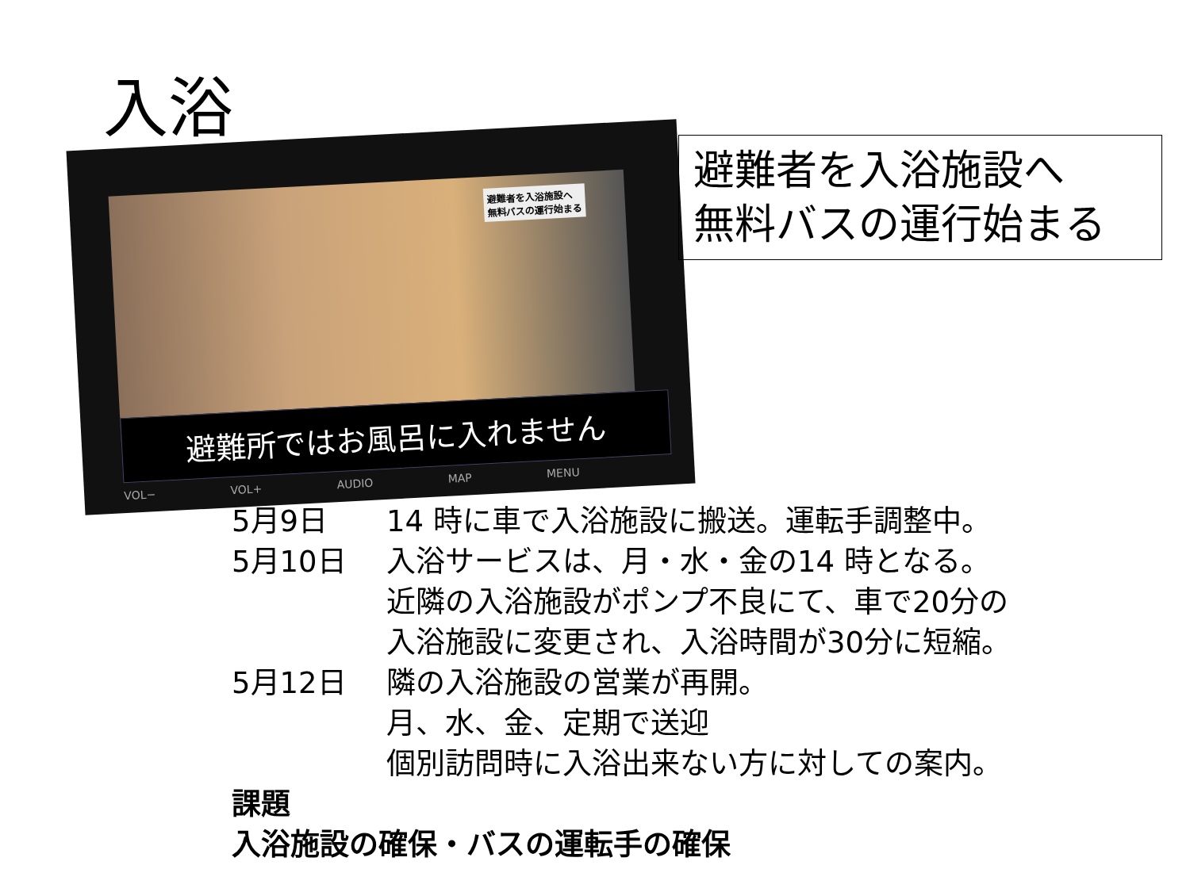入浴
避難者を入浴施設へ
無料バスの運行始まる
避難所ではお風呂に入れません
VOL− VOL+ AUDIO MAP MENU
避難者を入浴施設へ
無料バスの運行始まる
5月9日 14 時に車で入浴施設に搬送。運転手調整中。
5月10日 入浴サービスは、月・水・金の14 時となる。
近隣の入浴施設がポンプ不良にて、車で20分の
入浴施設に変更され、入浴時間が30分に短縮。
5月12日 隣の入浴施設の営業が再開。
月、水、金、定期で送迎
個別訪問時に入浴出来ない方に対しての案内。
課題
入浴施設の確保・バスの運転手の確保